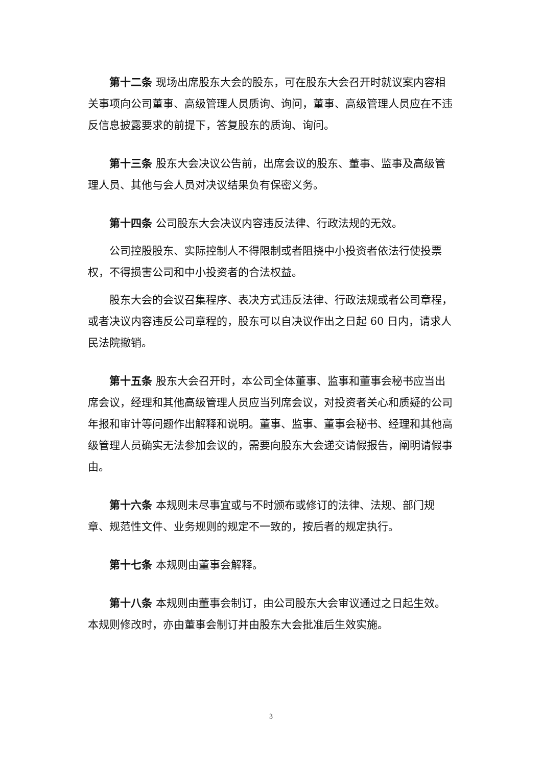第十二条 现场出席股东大会的股东，可在股东大会召开时就议案内容相关事项向公司董事、高级管理人员质询、询问，董事、高级管理人员应在不违反信息披露要求的前提下，答复股东的质询、询问。
第十三条 股东大会决议公告前，出席会议的股东、董事、监事及高级管理人员、其他与会人员对决议结果负有保密义务。
第十四条 公司股东大会决议内容违反法律、行政法规的无效。
公司控股股东、实际控制人不得限制或者阻挠中小投资者依法行使投票权，不得损害公司和中小投资者的合法权益。
股东大会的会议召集程序、表决方式违反法律、行政法规或者公司章程，或者决议内容违反公司章程的，股东可以自决议作出之日起 60 日内，请求人民法院撤销。
第十五条 股东大会召开时，本公司全体董事、监事和董事会秘书应当出席会议，经理和其他高级管理人员应当列席会议，对投资者关心和质疑的公司年报和审计等问题作出解释和说明。董事、监事、董事会秘书、经理和其他高级管理人员确实无法参加会议的，需要向股东大会递交请假报告，阐明请假事由。
第十六条 本规则未尽事宜或与不时颁布或修订的法律、法规、部门规章、规范性文件、业务规则的规定不一致的，按后者的规定执行。
第十七条 本规则由董事会解释。
第十八条 本规则由董事会制订，由公司股东大会审议通过之日起生效。本规则修改时，亦由董事会制订并由股东大会批准后生效实施。
3